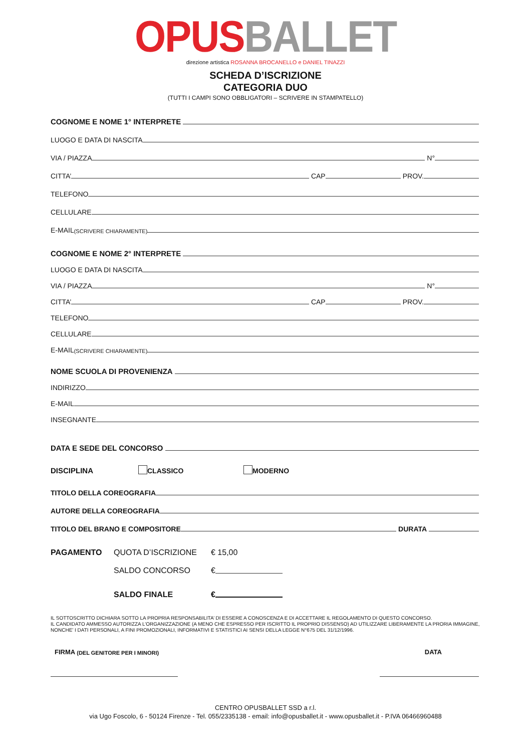OPUS BALLET
direzione artistica ROSANNA BROCANELLO e DANIEL TINAZZI
SCHEDA D’ISCRIZIONE
CATEGORIA DUO
(TUTTI I CAMPI SONO OBBLIGATORI – SCRIVERE IN STAMPATELLO)
COGNOME E NOME 1° INTERPRETE
LUOGO E DATA DI NASCITA
VIA / PIAZZA N°
CITTA’ CAP PROV.
TELEFONO
CELLULARE
E-MAIL (SCRIVERE CHIARAMENTE)
COGNOME E NOME 2° INTERPRETE
LUOGO E DATA DI NASCITA
VIA / PIAZZA N°
CITTA’ CAP PROV.
TELEFONO
CELLULARE
E-MAIL (SCRIVERE CHIARAMENTE)
NOME SCUOLA DI PROVENIENZA
INDIRIZZO
E-MAIL
INSEGNANTE
DATA E SEDE DEL CONCORSO
DISCIPLINA CLASSICO MODERNO
TITOLO DELLA COREOGRAFIA
AUTORE DELLA COREOGRAFIA
TITOLO DEL BRANO E COMPOSITORE DURATA
PAGAMENTO QUOTA D’ISCRIZIONE € 15,00
SALDO CONCORSO €
SALDO FINALE €
IL SOTTOSCRITTO DICHIARA SOTTO LA PROPRIA RESPONSABILITA’ DI ESSERE A CONOSCENZA E DI ACCETTARE IL REGOLAMENTO DI QUESTO CONCORSO.
IL CANDIDATO AMMESSO AUTORIZZA L’ORGANIZZAZIONE (A MENO CHE ESPRESSO PER ISCRITTO IL PROPRIO DISSENSO) AD UTILIZZARE LIBERAMENTE LA PRORIA IMMAGINE, NONCHE’ I DATI PERSONALI, A FINI PROMOZIONALI, INFORMATIVI E STATISTICI AI SENSI DELLA LEGGE N°675 DEL 31/12/1996.
FIRMA (DEL GENITORE PER I MINORI) DATA
CENTRO OPUSBALLET SSD a r.l.
via Ugo Foscolo, 6 - 50124 Firenze - Tel. 055/2335138 - email: info@opusballet.it - www.opusballet.it - P.IVA 06466960488